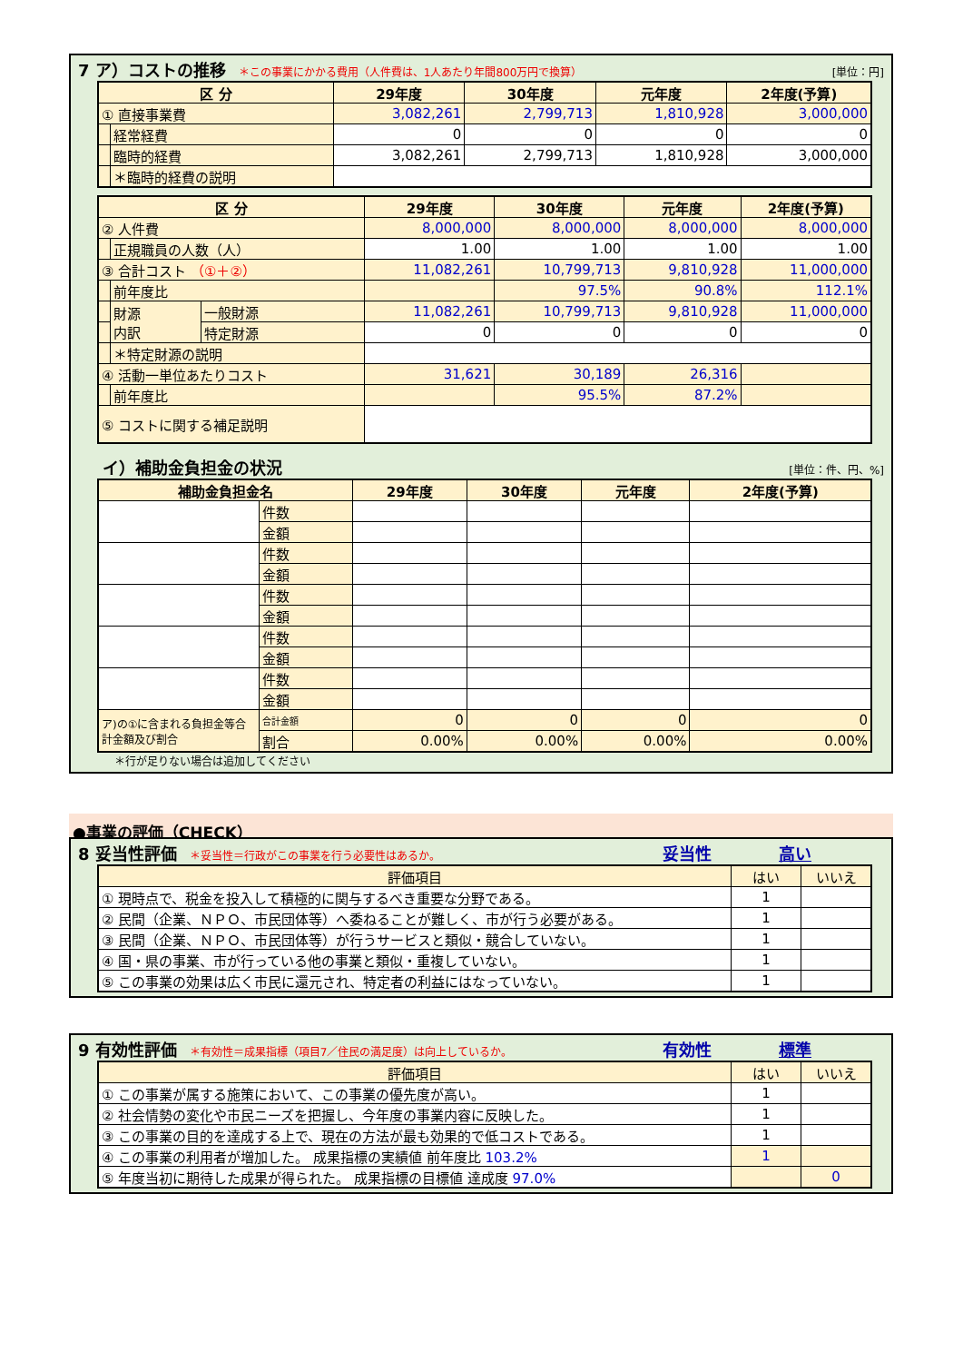7 ア）コストの推移 ＊この事業にかかる費用（人件費は、1人あたり年間800万円で換算） [単位：円]
| 区 分 | | 29年度 | 30年度 | 元年度 | 2年度(予算) |
| --- | --- | --- | --- | --- | --- |
| ① 直接事業費 | | 3,082,261 | 2,799,713 | 1,810,928 | 3,000,000 |
| | 経常経費 | 0 | 0 | 0 | 0 |
| | 臨時的経費 | 3,082,261 | 2,799,713 | 1,810,928 | 3,000,000 |
| | ＊臨時的経費の説明 | | | | |
| 区 分 | | | 29年度 | 30年度 | 元年度 | 2年度(予算) |
| --- | --- | --- | --- | --- | --- | --- |
| ② 人件費 | | | 8,000,000 | 8,000,000 | 8,000,000 | 8,000,000 |
| | 正規職員の人数（人） | | 1.00 | 1.00 | 1.00 | 1.00 |
| ③ 合計コスト （①＋②） | | | 11,082,261 | 10,799,713 | 9,810,928 | 11,000,000 |
| | 前年度比 | | | 97.5% | 90.8% | 112.1% |
| | 財源 内訳 | 一般財源 | 11,082,261 | 10,799,713 | 9,810,928 | 11,000,000 |
| | | 特定財源 | 0 | 0 | 0 | 0 |
| | ＊特定財源の説明 | | | | | |
| ④ 活動一単位あたりコスト | | | 31,621 | 30,189 | 26,316 | |
| | 前年度比 | | | 95.5% | 87.2% | |
| ⑤ コストに関する補足説明 | | | | | | |
イ）補助金負担金の状況 [単位：件、円、%]
| 補助金負担金名 | | 29年度 | 30年度 | 元年度 | 2年度(予算) |
| --- | --- | --- | --- | --- | --- |
| | 件数 | | | | |
| | 金額 | | | | |
| | 件数 | | | | |
| | 金額 | | | | |
| | 件数 | | | | |
| | 金額 | | | | |
| | 件数 | | | | |
| | 金額 | | | | |
| | 件数 | | | | |
| | 金額 | | | | |
| ア)の①に含まれる負担金等合計金額及び割合 | 合計金額 | 0 | 0 | 0 | 0 |
| | 割合 | 0.00% | 0.00% | 0.00% | 0.00% |
＊行が足りない場合は追加してください
●事業の評価（CHECK）
8 妥当性評価 ＊妥当性＝行政がこの事業を行う必要性はあるか。 妥当性 高い
| 評価項目 | はい | いいえ |
| --- | --- | --- |
| ① 現時点で、税金を投入して積極的に関与するべき重要な分野である。 | 1 | |
| ② 民間（企業、ＮＰＯ、市民団体等）へ委ねることが難しく、市が行う必要がある。 | 1 | |
| ③ 民間（企業、ＮＰＯ、市民団体等）が行うサービスと類似・競合していない。 | 1 | |
| ④ 国・県の事業、市が行っている他の事業と類似・重複していない。 | 1 | |
| ⑤ この事業の効果は広く市民に還元され、特定者の利益にはなっていない。 | 1 | |
9 有効性評価 ＊有効性＝成果指標（項目7／住民の満足度）は向上しているか。 有効性 標準
| 評価項目 | はい | いいえ |
| --- | --- | --- |
| ① この事業が属する施策において、この事業の優先度が高い。 | 1 | |
| ② 社会情勢の変化や市民ニーズを把握し、今年度の事業内容に反映した。 | 1 | |
| ③ この事業の目的を達成する上で、現在の方法が最も効果的で低コストである。 | 1 | |
| ④ この事業の利用者が増加した。 成果指標の実績値 前年度比 103.2% | 1 | |
| ⑤ 年度当初に期待した成果が得られた。 成果指標の目標値 達成度 97.0% | | 0 |